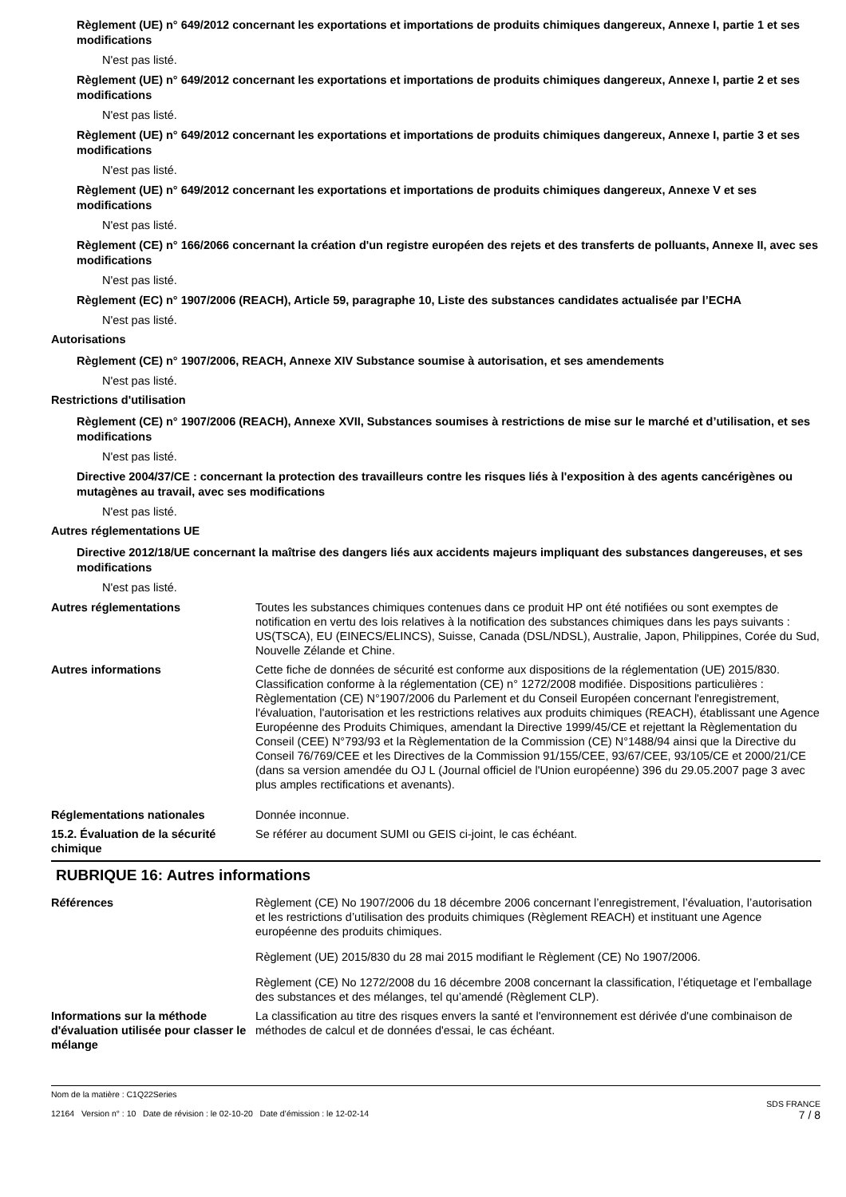Règlement (UE) n° 649/2012 concernant les exportations et importations de produits chimiques dangereux, Annexe I, partie 1 et ses modifications
N'est pas listé.
Règlement (UE) n° 649/2012 concernant les exportations et importations de produits chimiques dangereux, Annexe I, partie 2 et ses modifications
N'est pas listé.
Règlement (UE) n° 649/2012 concernant les exportations et importations de produits chimiques dangereux, Annexe I, partie 3 et ses modifications
N'est pas listé.
Règlement (UE) n° 649/2012 concernant les exportations et importations de produits chimiques dangereux, Annexe V et ses modifications
N'est pas listé.
Règlement (CE) n° 166/2066 concernant la création d'un registre européen des rejets et des transferts de polluants, Annexe II, avec ses modifications
N'est pas listé.
Règlement (EC) n° 1907/2006 (REACH), Article 59, paragraphe 10, Liste des substances candidates actualisée par l’ECHA
N'est pas listé.
Autorisations
Règlement (CE) n° 1907/2006, REACH, Annexe XIV Substance soumise à autorisation, et ses amendements
N'est pas listé.
Restrictions d'utilisation
Règlement (CE) n° 1907/2006 (REACH), Annexe XVII, Substances soumises à restrictions de mise sur le marché et d’utilisation, et ses modifications
N'est pas listé.
Directive 2004/37/CE : concernant la protection des travailleurs contre les risques liés à l'exposition à des agents cancérigènes ou mutagènes au travail, avec ses modifications
N'est pas listé.
Autres réglementations UE
Directive 2012/18/UE concernant la maîtrise des dangers liés aux accidents majeurs impliquant des substances dangereuses, et ses modifications
N'est pas listé.
Autres réglementations Toutes les substances chimiques contenues dans ce produit HP ont été notifiées ou sont exemptes de notification en vertu des lois relatives à la notification des substances chimiques dans les pays suivants : US(TSCA), EU (EINECS/ELINCS), Suisse, Canada (DSL/NDSL), Australie, Japon, Philippines, Corée du Sud, Nouvelle Zélande et Chine.
Autres informations Cette fiche de données de sécurité est conforme aux dispositions de la réglementation (UE) 2015/830. Classification conforme à la réglementation (CE) n° 1272/2008 modifiée. Dispositions particulières : Règlementation (CE) N°1907/2006 du Parlement et du Conseil Européen concernant l'enregistrement, l'évaluation, l'autorisation et les restrictions relatives aux produits chimiques (REACH), établissant une Agence Européenne des Produits Chimiques, amendant la Directive 1999/45/CE et rejettant la Règlementation du Conseil (CEE) N°793/93 et la Règlementation de la Commission (CE) N°1488/94 ainsi que la Directive du Conseil 76/769/CEE et les Directives de la Commission 91/155/CEE, 93/67/CEE, 93/105/CE et 2000/21/CE (dans sa version amendée du OJ L (Journal officiel de l'Union européenne) 396 du 29.05.2007 page 3 avec plus amples rectifications et avenants).
Réglementations nationales Donnée inconnue.
15.2. Évaluation de la sécurité chimique
Se référer au document SUMI ou GEIS ci-joint, le cas échéant.
RUBRIQUE 16: Autres informations
Références Règlement (CE) No 1907/2006 du 18 décembre 2006 concernant l’enregistrement, l’évaluation, l’autorisation et les restrictions d’utilisation des produits chimiques (Règlement REACH) et instituant une Agence européenne des produits chimiques.
Règlement (UE) 2015/830 du 28 mai 2015 modifiant le Règlement (CE) No 1907/2006.
Règlement (CE) No 1272/2008 du 16 décembre 2008 concernant la classification, l’étiquetage et l’emballage des substances et des mélanges, tel qu’amendé (Règlement CLP).
Informations sur la méthode d'évaluation utilisée pour classer le mélange
La classification au titre des risques envers la santé et l'environnement est dérivée d'une combinaison de méthodes de calcul et de données d'essai, le cas échéant.
Nom de la matière : C1Q22Series
12164 Version n° : 10 Date de révision : le 02-10-20 Date d’émission : le 12-02-14
SDS FRANCE
7 / 8